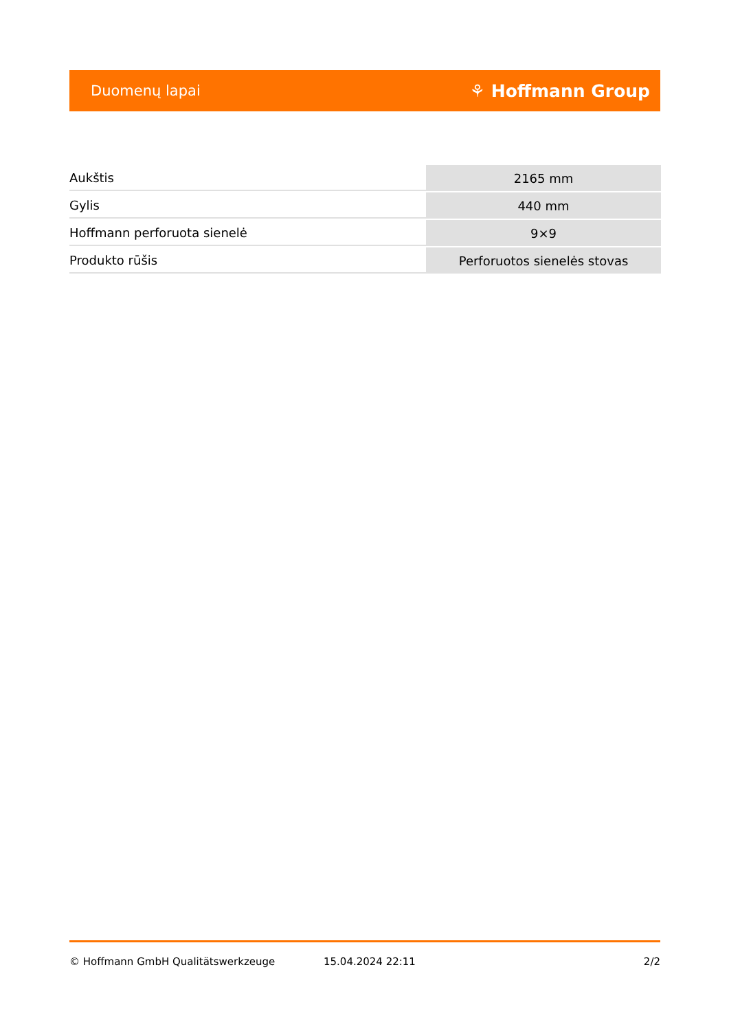Duomenų lapai ⚘ Hoffmann Group
| Aukštis | 2165 mm |
| Gylis | 440 mm |
| Hoffmann perforuota sienelė | 9×9 |
| Produkto rūšis | Perforuotos sienelės stovas |
© Hoffmann GmbH Qualitätswerkzeuge 15.04.2024 22:11 2/2